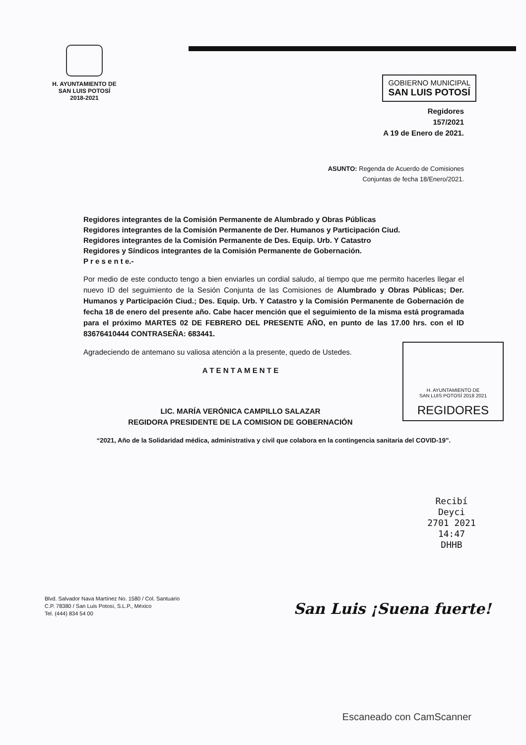H. AYUNTAMIENTO DE
SAN LUIS POTOSÍ
2018-2021
GOBIERNO MUNICIPAL
SAN LUIS POTOSÍ
Regidores
157/2021
A 19 de Enero de 2021.
ASUNTO: Regenda de Acuerdo de Comisiones
Conjuntas de fecha 18/Enero/2021.
Regidores integrantes de la Comisión Permanente de Alumbrado y Obras Públicas
Regidores integrantes de la Comisión Permanente de Der. Humanos y Participación Ciud.
Regidores integrantes de la Comisión Permanente de Des. Equip. Urb. Y Catastro
Regidores y Síndicos integrantes de la Comisión Permanente de Gobernación.
P r e s e n t e.-
Por medio de este conducto tengo a bien enviarles un cordial saludo, al tiempo que me permito hacerles llegar el nuevo ID del seguimiento de la Sesión Conjunta de las Comisiones de Alumbrado y Obras Públicas; Der. Humanos y Participación Ciud.; Des. Equip. Urb. Y Catastro y la Comisión Permanente de Gobernación de fecha 18 de enero del presente año. Cabe hacer mención que el seguimiento de la misma está programada para el próximo MARTES 02 DE FEBRERO DEL PRESENTE AÑO, en punto de las 17.00 hrs. con el ID 83676410444 CONTRASEÑA: 683441.
H. AYUNTAMIENTO DE
SAN LUIS POTOSÍ 2018 2021
REGIDORES
Agradeciendo de antemano su valiosa atención a la presente, quedo de Ustedes.
A T E N T A M E N T E
LIC. MARÍA VERÓNICA CAMPILLO SALAZAR
REGIDORA PRESIDENTE DE LA COMISION DE GOBERNACIÓN
“2021, Año de la Solidaridad médica, administrativa y civil que colabora en la contingencia sanitaria del COVID-19”.
Recibí
Deyci
2701 2021
14:47
DHHB
Blvd. Salvador Nava Martínez No. 1580 / Col. Santuario
C.P. 78380 / San Luis Potosí, S.L.P., México
Tel. (444) 834 54 00
San Luis ¡Suena fuerte!
Escaneado con CamScanner